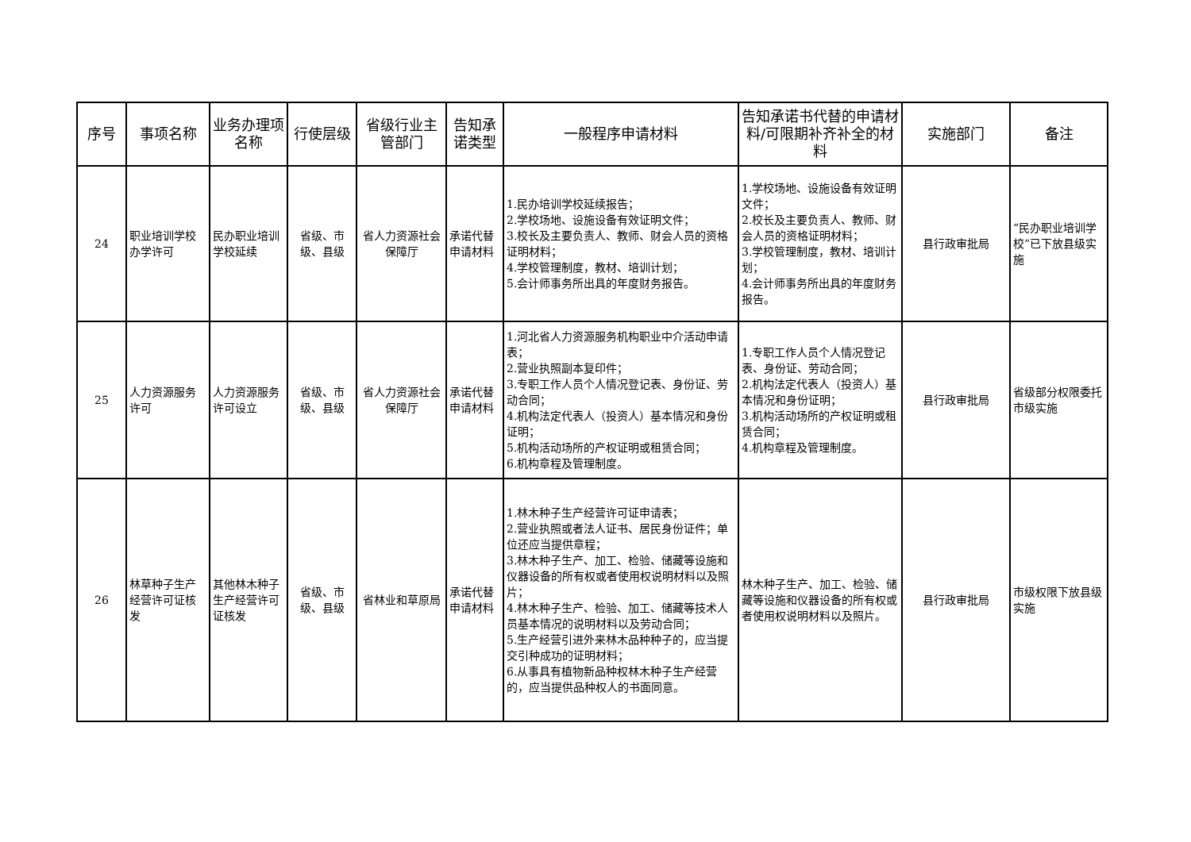| 序号 | 事项名称 | 业务办理项名称 | 行使层级 | 省级行业主管部门 | 告知承诺类型 | 一般程序申请材料 | 告知承诺书代替的申请材料/可限期补齐补全的材料 | 实施部门 | 备注 |
| --- | --- | --- | --- | --- | --- | --- | --- | --- | --- |
| 24 | 职业培训学校办学许可 | 民办职业培训学校延续 | 省级、市级、县级 | 省人力资源社会保障厅 | 承诺代替申请材料 | 1.民办培训学校延续报告； 2.学校场地、设施设备有效证明文件； 3.校长及主要负责人、教师、财会人员的资格证明材料； 4.学校管理制度，教材、培训计划； 5.会计师事务所出具的年度财务报告。 | 1.学校场地、设施设备有效证明文件； 2.校长及主要负责人、教师、财会人员的资格证明材料； 3.学校管理制度，教材、培训计划； 4.会计师事务所出具的年度财务报告。 | 县行政审批局 | “民办职业培训学校”已下放县级实施 |
| 25 | 人力资源服务许可 | 人力资源服务许可设立 | 省级、市级、县级 | 省人力资源社会保障厅 | 承诺代替申请材料 | 1.河北省人力资源服务机构职业中介活动申请表； 2.营业执照副本复印件； 3.专职工作人员个人情况登记表、身份证、劳动合同； 4.机构法定代表人（投资人）基本情况和身份证明； 5.机构活动场所的产权证明或租赁合同； 6.机构章程及管理制度。 | 1.专职工作人员个人情况登记表、身份证、劳动合同； 2.机构法定代表人（投资人）基本情况和身份证明； 3.机构活动场所的产权证明或租赁合同； 4.机构章程及管理制度。 | 县行政审批局 | 省级部分权限委托市级实施 |
| 26 | 林草种子生产经营许可证核发 | 其他林木种子生产经营许可证核发 | 省级、市级、县级 | 省林业和草原局 | 承诺代替申请材料 | 1.林木种子生产经营许可证申请表； 2.营业执照或者法人证书、居民身份证件；单位还应当提供章程； 3.林木种子生产、加工、检验、储藏等设施和仪器设备的所有权或者使用权说明材料以及照片； 4.林木种子生产、检验、加工、储藏等技术人员基本情况的说明材料以及劳动合同； 5.生产经营引进外来林木品种种子的，应当提交引种成功的证明材料； 6.从事具有植物新品种权林木种子生产经营的，应当提供品种权人的书面同意。 | 林木种子生产、加工、检验、储藏等设施和仪器设备的所有权或者使用权说明材料以及照片。 | 县行政审批局 | 市级权限下放县级实施 |